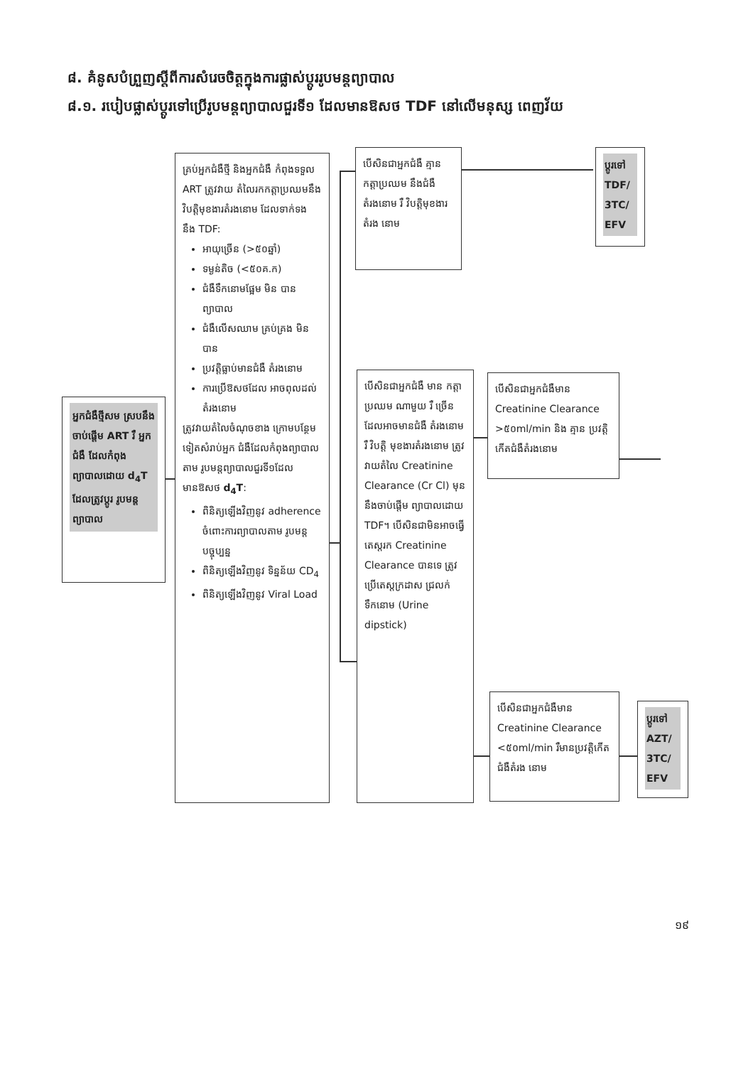៨. គំនូសបំព្រួញស្តីពីការសំរេចចិត្តក្នុងការផ្លាស់ប្តូររូបមន្តព្យាបាល
៨.១. របៀបផ្លាស់ប្តូរទៅប្រើរូបមន្តព្យាបាលជួរទី១ ដែលមានឱសថ TDF នៅលើមនុស្ស ពេញវ័យ
អ្នកជំងឺថ្មីសម ស្របនឹងចាប់ផ្តើម ART រឺ អ្នកជំងឺ ដែលកំពុង ព្យាបាលដោយ d<sub>4</sub>T ដែលត្រូវប្តូរ រូបមន្តព្យាបាល
គ្រប់អ្នកជំងឺថ្មី និងអ្នកជំងឺ កំពុងទទួល ART ត្រូវវាយ តំលៃរកកត្តាប្រឈមនឹង វិបត្តិមុខងារតំរងនោម ដែលទាក់ទង នឹង TDF:
អាយុច្រើន (>៥០ឆ្នាំ)
ទម្ងន់តិច (<៥០គ.ក)
ជំងឺទឹកនោមផ្អែម មិន បានព្យាបាល
ជំងឺលើសឈាម គ្រប់គ្រង មិនបាន
ប្រវត្តិធ្លាប់មានជំងឺ តំរងនោម
ការប្រើឱសថដែល អាចពុលដល់តំរងនោម
ត្រូវវាយតំលៃចំណុចខាង ក្រោមបន្ថែមទៀតសំរាប់អ្នក ជំងឺដែលកំពុងព្យាបាលតាម រូបមន្តព្យាបាលជួរទី១ដែល មានឱសថ d<sub>4</sub>T:
ពិនិត្យឡើងវិញនូវ adherence ចំពោះការព្យាបាលតាម រូបមន្តបច្ចុប្បន្ន
ពិនិត្យឡើងវិញនូវ ទិន្នន័យ CD<sub>4</sub>
ពិនិត្យឡើងវិញនូវ Viral Load
បើសិនជាអ្នកជំងឺ គ្មានកត្តាប្រឈម នឹងជំងឺតំរងនោម រឺ វិបត្តិមុខងារ តំរង នោម
ប្តូរទៅ TDF/ 3TC/ EFV
បើសិនជាអ្នកជំងឺ មាន កត្តាប្រឈម ណាមួយ រឺ ច្រើន ដែលអាចមានជំងឺ តំរងនោម រឺ វិបត្តិ មុខងារតំរងនោម ត្រូវវាយតំលៃ Creatinine Clearance (Cr Cl) មុននឹងចាប់ផ្តើម ព្យាបាលដោយ TDF។ បើសិនជាមិនអាចធ្វើ តេស្តរក Creatinine Clearance បានទេ ត្រូវប្រើតេស្តក្រដាស ជ្រលក់ទឹកនោម (Urine dipstick)
បើសិនជាអ្នកជំងឺមាន Creatinine Clearance >៥០ml/min និង គ្មាន ប្រវត្តិកើតជំងឺតំរងនោម
បើសិនជាអ្នកជំងឺមាន Creatinine Clearance <៥០ml/min រឺមានប្រវត្តិកើតជំងឺតំរង នោម
ប្តូរទៅ AZT/ 3TC/ EFV
១៩